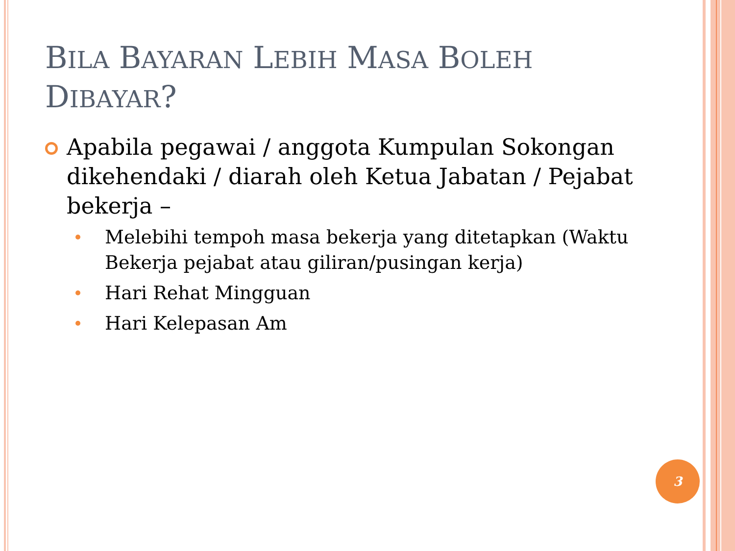BILA BAYARAN LEBIH MASA BOLEH
DIBAYAR?
Apabila pegawai / anggota Kumpulan Sokongan dikehendaki / diarah oleh Ketua Jabatan / Pejabat bekerja –
Melebihi tempoh masa bekerja yang ditetapkan (Waktu Bekerja pejabat atau giliran/pusingan kerja)
Hari Rehat Mingguan
Hari Kelepasan Am
3